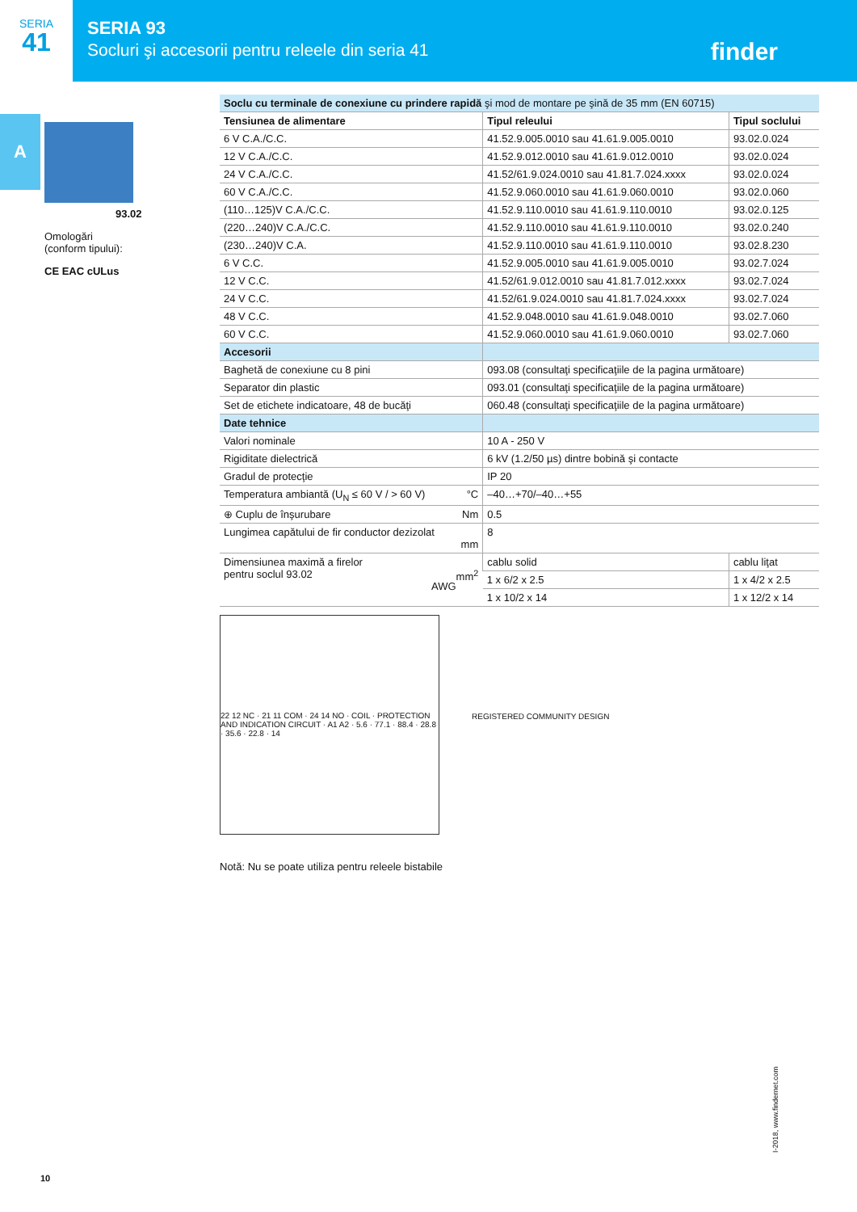SERIA
41
SERIA 93
Socluri şi accesorii pentru releele din seria 41
finder
A
93.02
Omologări
(conform tipului):
CE EAC cULus
| Soclu cu terminale de conexiune cu prindere rapidă şi mod de montare pe şină de 35 mm (EN 60715) | | |
| --- | --- | --- |
| Tensiunea de alimentare | Tipul releului | Tipul soclului |
| 6 V C.A./C.C. | 41.52.9.005.0010 sau 41.61.9.005.0010 | 93.02.0.024 |
| 12 V C.A./C.C. | 41.52.9.012.0010 sau 41.61.9.012.0010 | 93.02.0.024 |
| 24 V C.A./C.C. | 41.52/61.9.024.0010 sau 41.81.7.024.xxxx | 93.02.0.024 |
| 60 V C.A./C.C. | 41.52.9.060.0010 sau 41.61.9.060.0010 | 93.02.0.060 |
| (110…125)V C.A./C.C. | 41.52.9.110.0010 sau 41.61.9.110.0010 | 93.02.0.125 |
| (220…240)V C.A./C.C. | 41.52.9.110.0010 sau 41.61.9.110.0010 | 93.02.0.240 |
| (230…240)V C.A. | 41.52.9.110.0010 sau 41.61.9.110.0010 | 93.02.8.230 |
| 6 V C.C. | 41.52.9.005.0010 sau 41.61.9.005.0010 | 93.02.7.024 |
| 12 V C.C. | 41.52/61.9.012.0010 sau 41.81.7.012.xxxx | 93.02.7.024 |
| 24 V C.C. | 41.52/61.9.024.0010 sau 41.81.7.024.xxxx | 93.02.7.024 |
| 48 V C.C. | 41.52.9.048.0010 sau 41.61.9.048.0010 | 93.02.7.060 |
| 60 V C.C. | 41.52.9.060.0010 sau 41.61.9.060.0010 | 93.02.7.060 |
| Accesorii | | |
| Baghetă de conexiune cu 8 pini | 093.08 (consultaţi specificaţiile de la pagina următoare) | |
| Separator din plastic | 093.01 (consultaţi specificaţiile de la pagina următoare) | |
| Set de etichete indicatoare, 48 de bucăţi | 060.48 (consultaţi specificaţiile de la pagina următoare) | |
| Date tehnice | | |
| Valori nominale | 10 A - 250 V | |
| Rigiditate dielectrică | 6 kV (1.2/50 µs) dintre bobină şi contacte | |
| Gradul de protecţie | IP 20 | |
| Temperatura ambiantă (U<sub>N</sub> ≤ 60 V / > 60 V) °C | –40…+70/–40…+55 | |
| ⊕ Cuplu de înşurubare Nm | 0.5 | |
| Lungimea capătului de fir conductor dezizolat mm | 8 | |
| Dimensiunea maximă a firelor pentru soclul 93.02 mm<sup>2</sup> AWG | cablu solid | cablu liţat |
| | 1 x 6/2 x 2.5 | 1 x 4/2 x 2.5 |
| | 1 x 10/2 x 14 | 1 x 12/2 x 14 |
22 12 NC · 21 11 COM · 24 14 NO · COIL · PROTECTION AND INDICATION CIRCUIT · A1 A2 · 5.6 · 77.1 · 88.4 · 28.8 · 35.6 · 22.8 · 14
REGISTERED COMMUNITY DESIGN
Notă: Nu se poate utiliza pentru releele bistabile
I-2018, www.findernet.com
10